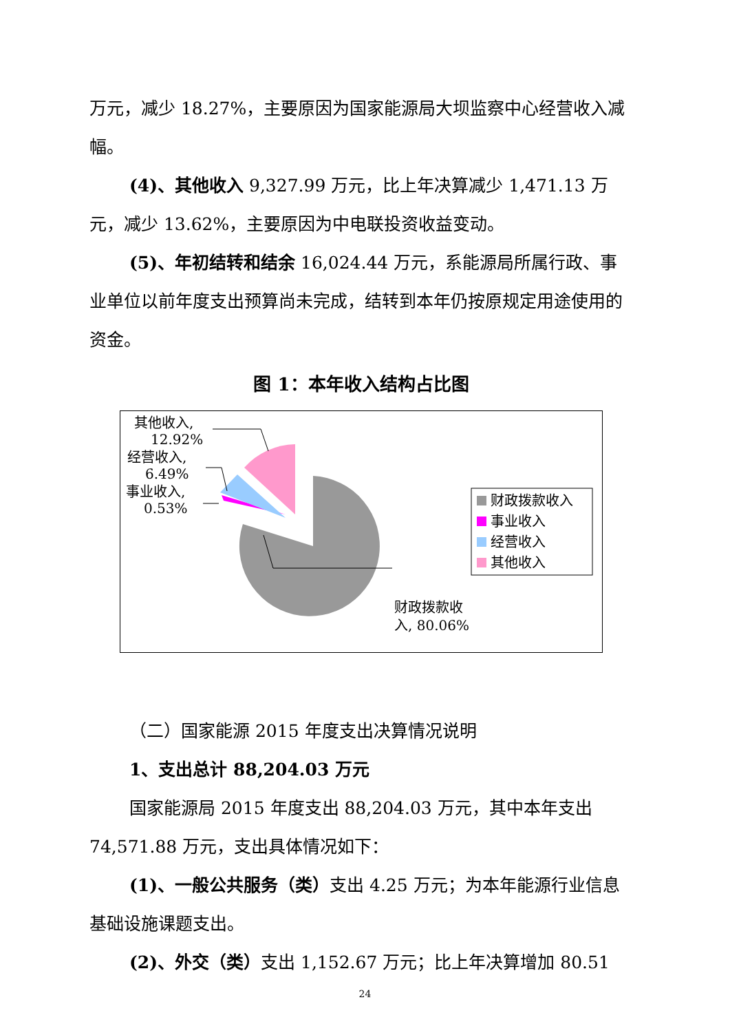万元，减少 18.27%，主要原因为国家能源局大坝监察中心经营收入减幅。
(4)、其他收入 9,327.99 万元，比上年决算减少 1,471.13 万元，减少 13.62%，主要原因为中电联投资收益变动。
(5)、年初结转和结余 16,024.44 万元，系能源局所属行政、事业单位以前年度支出预算尚未完成，结转到本年仍按原规定用途使用的资金。
图 1：本年收入结构占比图
财政拨款收入
事业收入
经营收入
其他收入
其他收入,
12.92%
经营收入,
6.49%
事业收入,
0.53%
财政拨款收
入, 80.06%
（二）国家能源 2015 年度支出决算情况说明
1、支出总计 88,204.03 万元
国家能源局 2015 年度支出 88,204.03 万元，其中本年支出 74,571.88 万元，支出具体情况如下：
(1)、一般公共服务（类）支出 4.25 万元；为本年能源行业信息基础设施课题支出。
(2)、外交（类）支出 1,152.67 万元；比上年决算增加 80.51
24